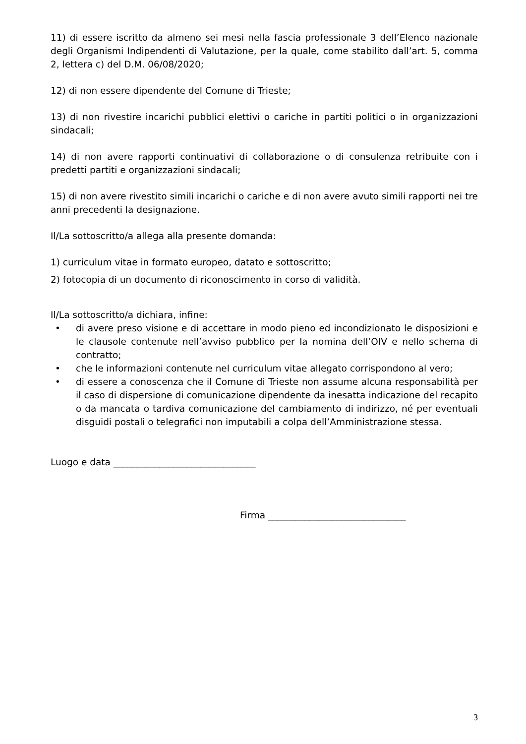11) di essere iscritto da almeno sei mesi nella fascia professionale 3 dell’Elenco nazionale degli Organismi Indipendenti di Valutazione, per la quale, come stabilito dall’art. 5, comma 2, lettera c) del D.M. 06/08/2020;
12) di non essere dipendente del Comune di Trieste;
13) di non rivestire incarichi pubblici elettivi o cariche in partiti politici o in organizzazioni sindacali;
14) di non avere rapporti continuativi di collaborazione o di consulenza retribuite con i predetti partiti e organizzazioni sindacali;
15) di non avere rivestito simili incarichi o cariche e di non avere avuto simili rapporti nei tre anni precedenti la designazione.
Il/La sottoscritto/a allega alla presente domanda:
1) curriculum vitae in formato europeo, datato e sottoscritto;
2) fotocopia di un documento di riconoscimento in corso di validità.
Il/La sottoscritto/a dichiara, infine:
• di avere preso visione e di accettare in modo pieno ed incondizionato le disposizioni e le clausole contenute nell’avviso pubblico per la nomina dell’OIV e nello schema di contratto;
• che le informazioni contenute nel curriculum vitae allegato corrispondono al vero;
• di essere a conoscenza che il Comune di Trieste non assume alcuna responsabilità per il caso di dispersione di comunicazione dipendente da inesatta indicazione del recapito o da mancata o tardiva comunicazione del cambiamento di indirizzo, né per eventuali disguidi postali o telegrafici non imputabili a colpa dell’Amministrazione stessa.
Luogo e data _______________________________
Firma ______________________________
3